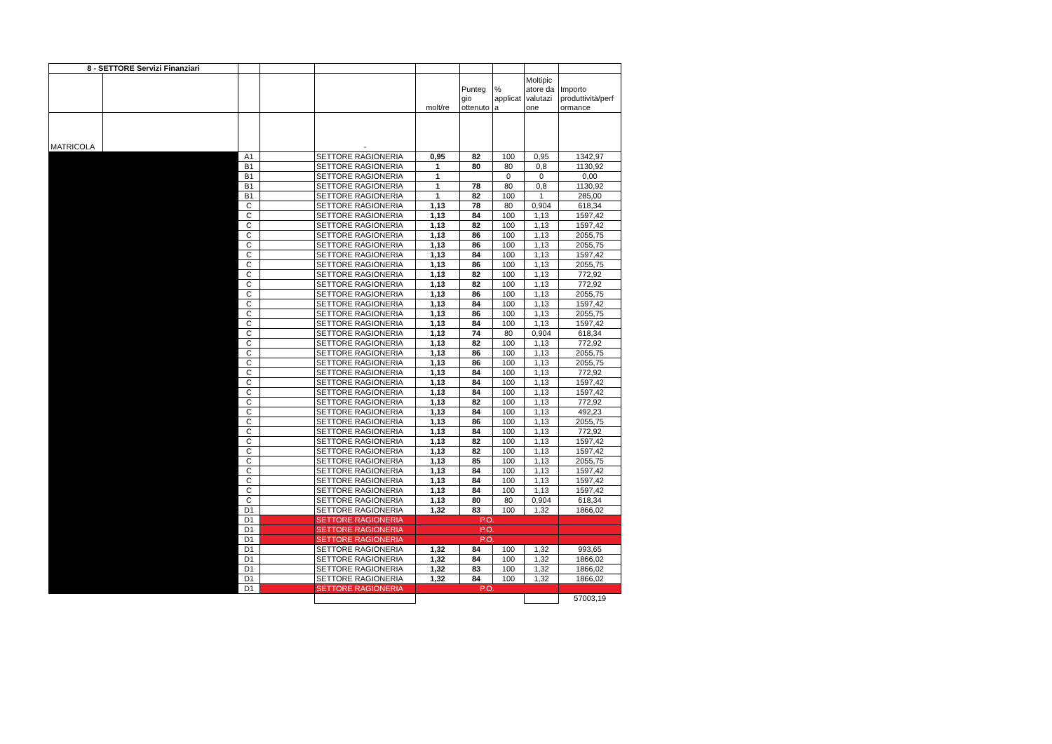| 8 - SETTORE Servizi Finanziari | | | | | | | | | |
| | | | | | molt/re | Punteg gio ottenuto | % applicat a | Moltipic atore da valutazi one | Importo produttività/perf ormance |
| MATRICOLA | | | | - | | | | | |
| | | A1 | | SETTORE RAGIONERIA | 0,95 | 82 | 100 | 0,95 | 1342,97 |
| | | B1 | | SETTORE RAGIONERIA | 1 | 80 | 80 | 0,8 | 1130,92 |
| | | B1 | | SETTORE RAGIONERIA | 1 | | 0 | 0 | 0,00 |
| | | B1 | | SETTORE RAGIONERIA | 1 | 78 | 80 | 0,8 | 1130,92 |
| | | B1 | | SETTORE RAGIONERIA | 1 | 82 | 100 | 1 | 285,00 |
| | | C | | SETTORE RAGIONERIA | 1,13 | 78 | 80 | 0,904 | 618,34 |
| | | C | | SETTORE RAGIONERIA | 1,13 | 84 | 100 | 1,13 | 1597,42 |
| | | C | | SETTORE RAGIONERIA | 1,13 | 82 | 100 | 1,13 | 1597,42 |
| | | C | | SETTORE RAGIONERIA | 1,13 | 86 | 100 | 1,13 | 2055,75 |
| | | C | | SETTORE RAGIONERIA | 1,13 | 86 | 100 | 1,13 | 2055,75 |
| | | C | | SETTORE RAGIONERIA | 1,13 | 84 | 100 | 1,13 | 1597,42 |
| | | C | | SETTORE RAGIONERIA | 1,13 | 86 | 100 | 1,13 | 2055,75 |
| | | C | | SETTORE RAGIONERIA | 1,13 | 82 | 100 | 1,13 | 772,92 |
| | | C | | SETTORE RAGIONERIA | 1,13 | 82 | 100 | 1,13 | 772,92 |
| | | C | | SETTORE RAGIONERIA | 1,13 | 86 | 100 | 1,13 | 2055,75 |
| | | C | | SETTORE RAGIONERIA | 1,13 | 84 | 100 | 1,13 | 1597,42 |
| | | C | | SETTORE RAGIONERIA | 1,13 | 86 | 100 | 1,13 | 2055,75 |
| | | C | | SETTORE RAGIONERIA | 1,13 | 84 | 100 | 1,13 | 1597,42 |
| | | C | | SETTORE RAGIONERIA | 1,13 | 74 | 80 | 0,904 | 618,34 |
| | | C | | SETTORE RAGIONERIA | 1,13 | 82 | 100 | 1,13 | 772,92 |
| | | C | | SETTORE RAGIONERIA | 1,13 | 86 | 100 | 1,13 | 2055,75 |
| | | C | | SETTORE RAGIONERIA | 1,13 | 86 | 100 | 1,13 | 2055,75 |
| | | C | | SETTORE RAGIONERIA | 1,13 | 84 | 100 | 1,13 | 772,92 |
| | | C | | SETTORE RAGIONERIA | 1,13 | 84 | 100 | 1,13 | 1597,42 |
| | | C | | SETTORE RAGIONERIA | 1,13 | 84 | 100 | 1,13 | 1597,42 |
| | | C | | SETTORE RAGIONERIA | 1,13 | 82 | 100 | 1,13 | 772,92 |
| | | C | | SETTORE RAGIONERIA | 1,13 | 84 | 100 | 1,13 | 492,23 |
| | | C | | SETTORE RAGIONERIA | 1,13 | 86 | 100 | 1,13 | 2055,75 |
| | | C | | SETTORE RAGIONERIA | 1,13 | 84 | 100 | 1,13 | 772,92 |
| | | C | | SETTORE RAGIONERIA | 1,13 | 82 | 100 | 1,13 | 1597,42 |
| | | C | | SETTORE RAGIONERIA | 1,13 | 82 | 100 | 1,13 | 1597,42 |
| | | C | | SETTORE RAGIONERIA | 1,13 | 85 | 100 | 1,13 | 2055,75 |
| | | C | | SETTORE RAGIONERIA | 1,13 | 84 | 100 | 1,13 | 1597,42 |
| | | C | | SETTORE RAGIONERIA | 1,13 | 84 | 100 | 1,13 | 1597,42 |
| | | C | | SETTORE RAGIONERIA | 1,13 | 84 | 100 | 1,13 | 1597,42 |
| | | C | | SETTORE RAGIONERIA | 1,13 | 80 | 80 | 0,904 | 618,34 |
| | | D1 | | SETTORE RAGIONERIA | 1,32 | 83 | 100 | 1,32 | 1866,02 |
| | | D1 | | SETTORE RAGIONERIA | P.O. | | | | |
| | | D1 | | SETTORE RAGIONERIA | P.O. | | | | |
| | | D1 | | SETTORE RAGIONERIA | P.O. | | | | |
| | | D1 | | SETTORE RAGIONERIA | 1,32 | 84 | 100 | 1,32 | 993,65 |
| | | D1 | | SETTORE RAGIONERIA | 1,32 | 84 | 100 | 1,32 | 1866,02 |
| | | D1 | | SETTORE RAGIONERIA | 1,32 | 83 | 100 | 1,32 | 1866,02 |
| | | D1 | | SETTORE RAGIONERIA | 1,32 | 84 | 100 | 1,32 | 1866,02 |
| | | D1 | | SETTORE RAGIONERIA | P.O. | | | | |
| | | | | | | | | | 57003,19 |